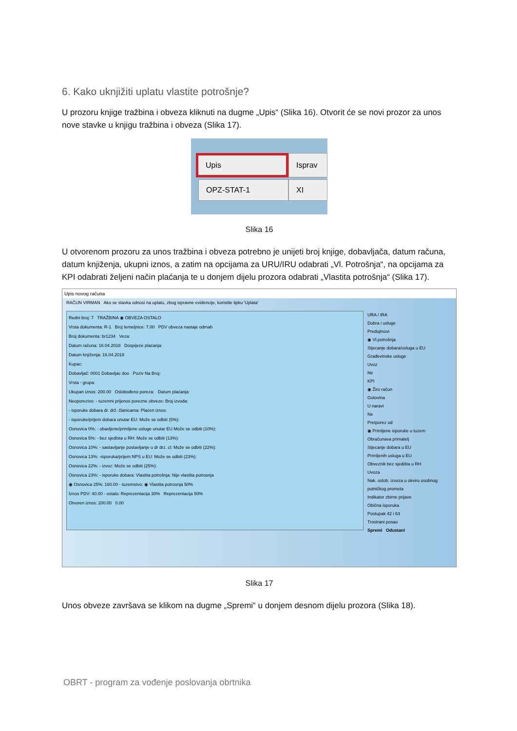6. Kako uknjižiti uplatu vlastite potrošnje?
U prozoru knjige tražbina i obveza kliknuti na dugme „Upis“ (Slika 16). Otvorit će se novi prozor za unos nove stavke u knjigu tražbina i obveza (Slika 17).
Upis Isprav
OPZ-STAT-1 XI
Slika 16
U otvorenom prozoru za unos tražbina i obveza potrebno je unijeti broj knjige, dobavljača, datum računa, datum knjiženja, ukupni iznos, a zatim na opcijama za URU/IRU odabrati „Vl. Potrošnja“, na opcijama za KPI odabrati željeni način plaćanja te u donjem dijelu prozora odabrati „Vlastita potrošnja“ (Slika 17).
Upis novog računa
RAČUN VIRMAN Ako se stavka odnosi na uplatu, zbog ispravne evidencije, koristite tipku 'Uplata'
Redni broj: 7 TRAŽBINA ◉ OBVEZA OSTALO
Vrsta dokumenta: R-1 Broj temeljnice: 7.00 PDV obveza nastaje odmah
Broj dokumenta: br1234 Veza:
Datum računa: 16.04.2018 Dospijeće plaćanja:
Datum knjiženja: 16.04.2018
Kupac:
Dobavljač: 0001 Dobavljac doo Poziv Na Broj:
Vrsta - grupa:
Ukupan iznos: 200.00 Oslobođeno poreza: Datum plaćanja:
Neoporezivo: - tuzemni prijenos porezne obveze: Broj izvoda:
- isporuke dobara dr. drž. članicama: Plaćen iznos:
- isporuke/prijem dobara unutar EU: Može se odbiti (5%):
Osnovica 0%: - obavljene/primljene usluge unutar EU Može se odbiti (10%):
Osnovica 5%: - bez sjedista u RH: Može se odbiti (13%):
Osnovica 10%: - sastavljanje postavljanje u dr drz. cl: Može se odbiti (22%):
Osnovica 13%: -isporuka/prijem NPS u EU: Može se odbiti (23%):
Osnovica 22%: - izvoz: Može se odbiti (25%):
Osnovica 23%: - isporuke dobara: Vlastita potrošnja: Nije vlastita potrosnja
◉ Osnovica 25%: 160.00 - tuzemstvo: ◉ Vlastita potrosnja 50%
Iznos PDV: 40.00 - ostalo: Reprezentacija 30% Reprezentacija 50%
Otvoren iznos: 200.00 0.00
URA / IRA
Dobra i usluge
Predujmovi
◉ Vl.potrošnja
Stjecanje dobara/usluga u EU
Građevinske usluge
Uvoz
Ne
KPI
◉ Žiro račun
Gotovina
U naravi
Ne
Pretporez od
◉ Primljene isporuke u tuzem
Obračunava primatelj
Stjecanje dobara u EU
Primljenih usluga u EU
Obveznik bez sjedišta u RH
Uvoza
Nak. oslob. izvoza u okviru osobnog putničkog prometa
Indikator zbirne prijave
Obična isporuka
Postupak 42 i 63
Trostrani posao
Spremi Odustani
Slika 17
Unos obveze završava se klikom na dugme „Spremi“ u donjem desnom dijelu prozora (Slika 18).
OBRT - program za vođenje poslovanja obrtnika